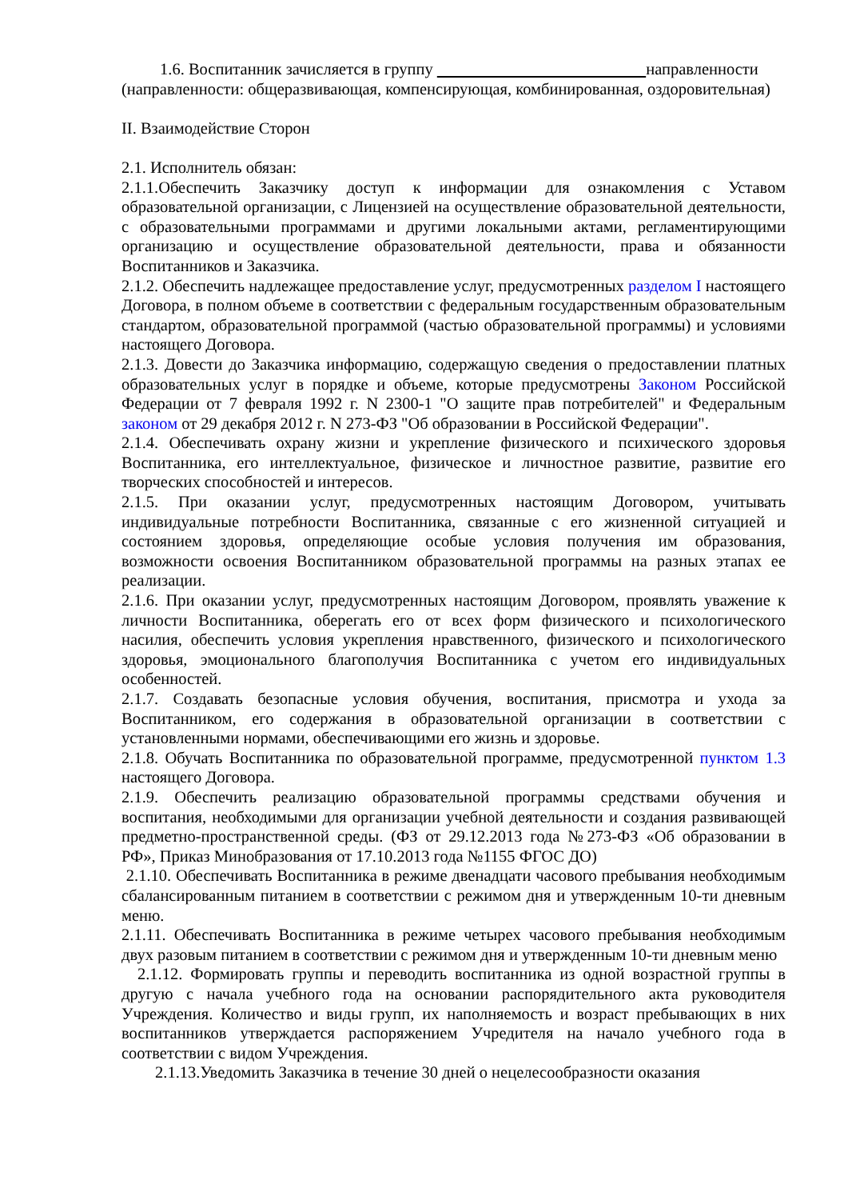1.6. Воспитанник зачисляется в группу направленности
(направленности: общеразвивающая, компенсирующая, комбинированная, оздоровительная)
II. Взаимодействие Сторон
2.1. Исполнитель обязан:
2.1.1.Обеспечить Заказчику доступ к информации для ознакомления с Уставом образовательной организации, с Лицензией на осуществление образовательной деятельности, с образовательными программами и другими локальными актами, регламентирующими организацию и осуществление образовательной деятельности, права и обязанности Воспитанников и Заказчика.
2.1.2. Обеспечить надлежащее предоставление услуг, предусмотренных разделом I настоящего Договора, в полном объеме в соответствии с федеральным государственным образовательным стандартом, образовательной программой (частью образовательной программы) и условиями настоящего Договора.
2.1.3. Довести до Заказчика информацию, содержащую сведения о предоставлении платных образовательных услуг в порядке и объеме, которые предусмотрены Законом Российской Федерации от 7 февраля 1992 г. N 2300-1 "О защите прав потребителей" и Федеральным законом от 29 декабря 2012 г. N 273-ФЗ "Об образовании в Российской Федерации".
2.1.4. Обеспечивать охрану жизни и укрепление физического и психического здоровья Воспитанника, его интеллектуальное, физическое и личностное развитие, развитие его творческих способностей и интересов.
2.1.5. При оказании услуг, предусмотренных настоящим Договором, учитывать индивидуальные потребности Воспитанника, связанные с его жизненной ситуацией и состоянием здоровья, определяющие особые условия получения им образования, возможности освоения Воспитанником образовательной программы на разных этапах ее реализации.
2.1.6. При оказании услуг, предусмотренных настоящим Договором, проявлять уважение к личности Воспитанника, оберегать его от всех форм физического и психологического насилия, обеспечить условия укрепления нравственного, физического и психологического здоровья, эмоционального благополучия Воспитанника с учетом его индивидуальных особенностей.
2.1.7. Создавать безопасные условия обучения, воспитания, присмотра и ухода за Воспитанником, его содержания в образовательной организации в соответствии с установленными нормами, обеспечивающими его жизнь и здоровье.
2.1.8. Обучать Воспитанника по образовательной программе, предусмотренной пунктом 1.3 настоящего Договора.
2.1.9. Обеспечить реализацию образовательной программы средствами обучения и воспитания, необходимыми для организации учебной деятельности и создания развивающей предметно-пространственной среды. (ФЗ от 29.12.2013 года №273-ФЗ «Об образовании в РФ», Приказ Минобразования от 17.10.2013 года №1155 ФГОС ДО)
2.1.10. Обеспечивать Воспитанника в режиме двенадцати часового пребывания необходимым сбалансированным питанием в соответствии с режимом дня и утвержденным 10-ти дневным меню.
2.1.11. Обеспечивать Воспитанника в режиме четырех часового пребывания необходимым двух разовым питанием в соответствии с режимом дня и утвержденным 10-ти дневным меню
2.1.12. Формировать группы и переводить воспитанника из одной возрастной группы в другую с начала учебного года на основании распорядительного акта руководителя Учреждения. Количество и виды групп, их наполняемость и возраст пребывающих в них воспитанников утверждается распоряжением Учредителя на начало учебного года в соответствии с видом Учреждения.
2.1.13.Уведомить Заказчика в течение 30 дней о нецелесообразности оказания